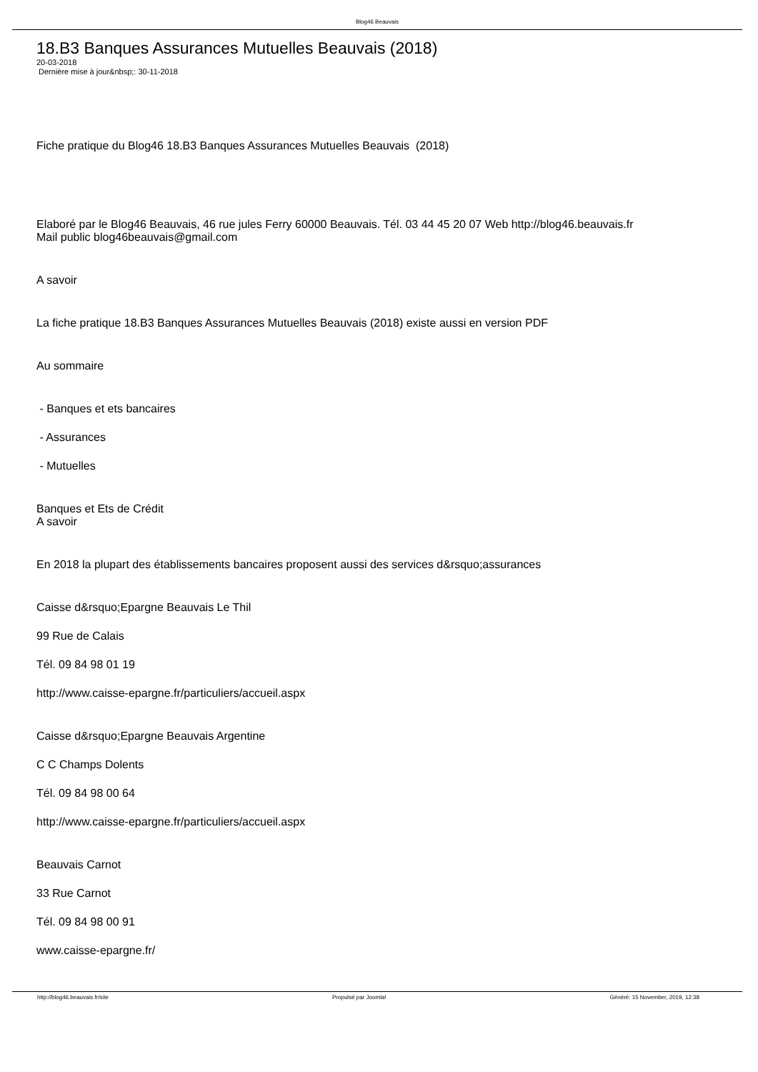Blog46 Beauvais
18.B3 Banques Assurances Mutuelles Beauvais (2018)
20-03-2018
Dernière mise à jour&nbsp;: 30-11-2018
Fiche pratique du Blog46 18.B3 Banques Assurances Mutuelles Beauvais (2018)
Elaboré par le Blog46 Beauvais, 46 rue jules Ferry 60000 Beauvais. Tél. 03 44 45 20 07 Web http://blog46.beauvais.fr
Mail public blog46beauvais@gmail.com
A savoir
La fiche pratique 18.B3 Banques Assurances Mutuelles Beauvais (2018) existe aussi en version PDF
Au sommaire
- Banques et ets bancaires
- Assurances
- Mutuelles
Banques et Ets de Crédit
A savoir
En 2018 la plupart des établissements bancaires proposent aussi des services d&rsquo;assurances
Caisse d&rsquo;Epargne Beauvais Le Thil
99 Rue de Calais
Tél. 09 84 98 01 19
http://www.caisse-epargne.fr/particuliers/accueil.aspx
Caisse d&rsquo;Epargne Beauvais Argentine
C C Champs Dolents
Tél. 09 84 98 00 64
http://www.caisse-epargne.fr/particuliers/accueil.aspx
Beauvais Carnot
33 Rue Carnot
Tél. 09 84 98 00 91
www.caisse-epargne.fr/
http://blog46.beauvais.fr/site Propulsé par Joomla! Généré: 15 November, 2019, 12:38